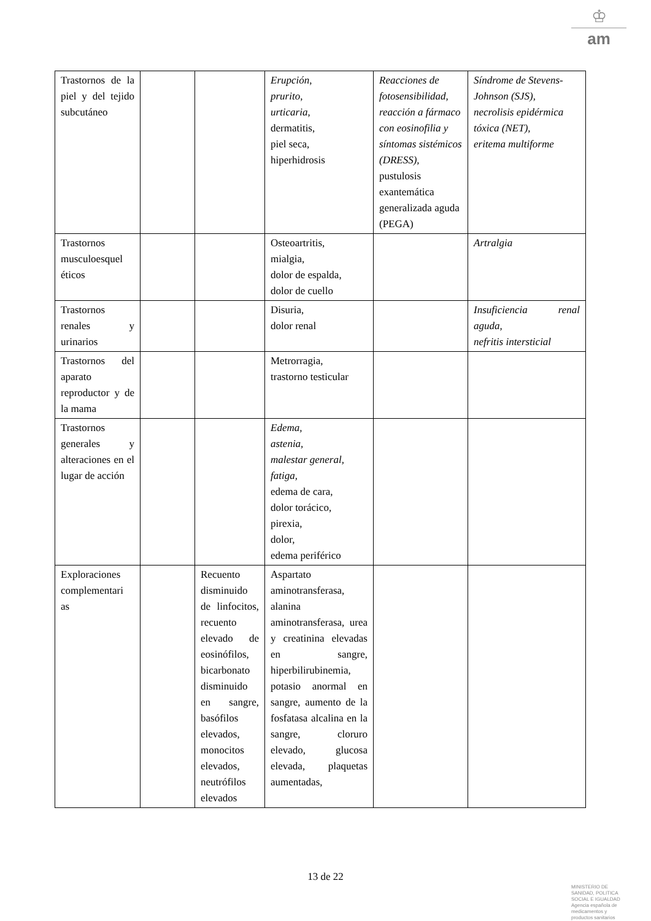♔
am
| Trastornos de la piel y del tejido subcutáneo | | | Erupción , prurito , urticaria , dermatitis, piel seca, hiperhidrosis | Reacciones de fotosensibilidad, reacción a fármaco con eosinofilia y síntomas sistémicos (DRESS), pustulosis exantemática generalizada aguda (PEGA) | Síndrome de Stevens-Johnson (SJS), necrolisis epidérmica tóxica (NET), eritema multiforme |
| Trastornos musculoesquel éticos | | | Osteoartritis, mialgia, dolor de espalda, dolor de cuello | | Artralgia |
| Trastornos renales y urinarios | | | Disuria, dolor renal | | Insuficiencia renal aguda, nefritis intersticial |
| Trastornos del aparato reproductor y de la mama | | | Metrorragia, trastorno testicular | | |
| Trastornos generales y alteraciones en el lugar de acción | | | Edema, astenia, malestar general, fatiga, edema de cara, dolor torácico, pirexia, dolor, edema periférico | | |
| Exploraciones complementari as | | Recuento disminuido de linfocitos, recuento elevado de eosinófilos, bicarbonato disminuido en sangre, basófilos elevados, monocitos elevados, neutrófilos elevados | Aspartato aminotransferasa, alanina aminotransferasa, urea y creatinina elevadas en sangre, hiperbilirubinemia, potasio anormal en sangre, aumento de la fosfatasa alcalina en la sangre, cloruro elevado, glucosa elevada, plaquetas aumentadas, | | |
13 de 22
MINISTERIO DE
SANIDAD, POLITICA
SOCIAL E IGUALDAD
Agencia española de
medicamentos y
productos sanitarios